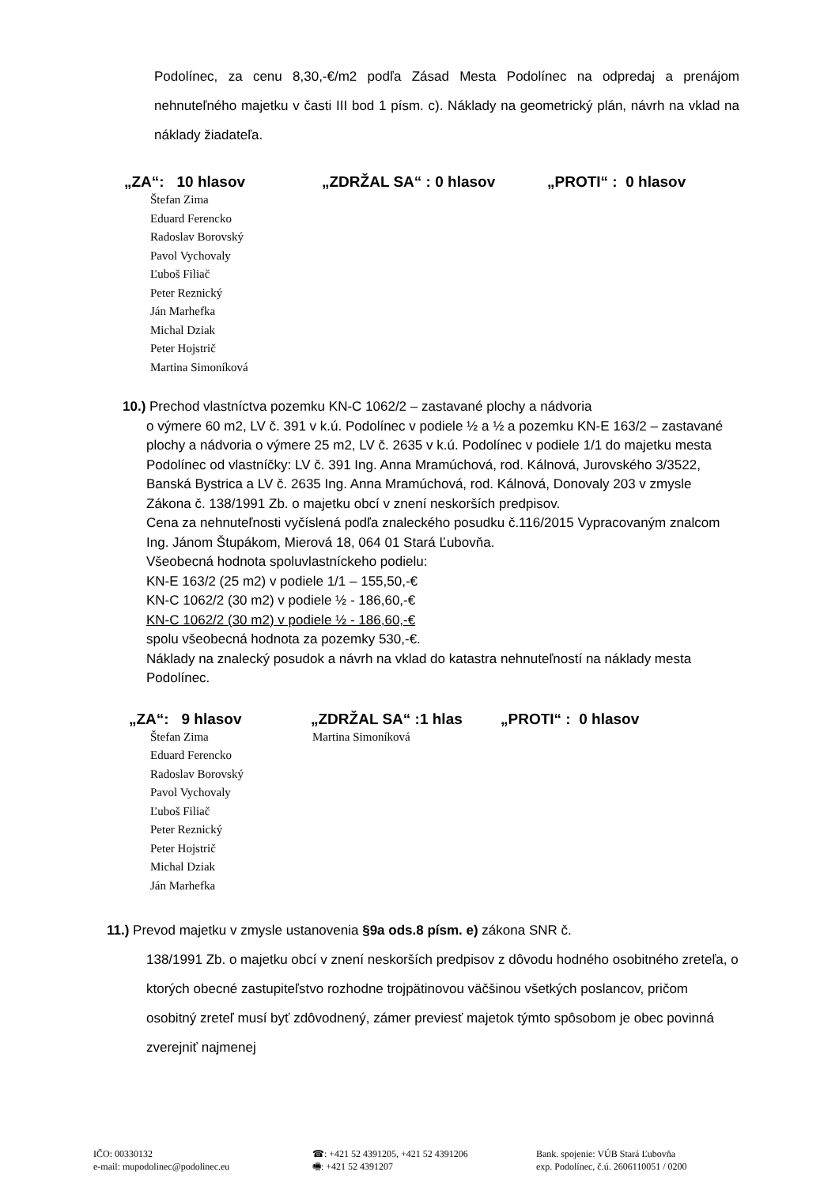Podolínec, za cenu 8,30,-€/m2 podľa Zásad Mesta Podolínec na odpredaj a prenájom nehnuteľného majetku v časti III bod 1 písm. c). Náklady na geometrický plán, návrh na vklad na náklady žiadateľa.
„ZA“: 10 hlasov „ZDRŽAL SA“ : 0 hlasov „PROTI“ : 0 hlasov
Štefan Zima
Eduard Ferencko
Radoslav Borovský
Pavol Vychovaly
Ľuboš Filiač
Peter Reznický
Ján Marhefka
Michal Dziak
Peter Hojstrič
Martina Simoníková
10.) Prechod vlastníctva pozemku KN-C 1062/2 – zastavané plochy a nádvoria
o výmere 60 m2, LV č. 391 v k.ú. Podolínec v podiele ½ a ½ a pozemku KN-E 163/2 – zastavané plochy a nádvoria o výmere 25 m2, LV č. 2635 v k.ú. Podolínec v podiele 1/1 do majetku mesta Podolínec od vlastníčky: LV č. 391 Ing. Anna Mramúchová, rod. Kálnová, Jurovského 3/3522, Banská Bystrica a LV č. 2635 Ing. Anna Mramúchová, rod. Kálnová, Donovaly 203 v zmysle Zákona č. 138/1991 Zb. o majetku obcí v znení neskorších predpisov.
Cena za nehnuteľnosti vyčíslená podľa znaleckého posudku č.116/2015 Vypracovaným znalcom Ing. Jánom Štupákom, Mierová 18, 064 01 Stará Ľubovňa.
Všeobecná hodnota spoluvlastníckeho podielu:
KN-E 163/2 (25 m2) v podiele 1/1 – 155,50,-€
KN-C 1062/2 (30 m2) v podiele ½ - 186,60,-€
KN-C 1062/2 (30 m2) v podiele ½ - 186,60,-€
spolu všeobecná hodnota za pozemky 530,-€.
Náklady na znalecký posudok a návrh na vklad do katastra nehnuteľností na náklady mesta Podolínec.
„ZA“: 9 hlasov „ZDRŽAL SA“ :1 hlas „PROTI“ : 0 hlasov
Štefan Zima
Eduard Ferencko
Radoslav Borovský
Pavol Vychovaly
Ľuboš Filiač
Peter Reznický
Peter Hojstrič
Michal Dziak
Ján Marhefka
Martina Simoníková
11.) Prevod majetku v zmysle ustanovenia §9a ods.8 písm. e) zákona SNR č.
138/1991 Zb. o majetku obcí v znení neskorších predpisov z dôvodu hodného osobitného zreteľa, o ktorých obecné zastupiteľstvo rozhodne trojpätinovou väčšinou všetkých poslancov, pričom osobitný zreteľ musí byť zdôvodnený, zámer previesť majetok týmto spôsobom je obec povinná zverejniť najmenej
IČO: 00330132
e-mail: mupodolinec@podolinec.eu
☎: +421 52 4391205, +421 52 4391206
🖷: +421 52 4391207
Bank. spojenie: VÚB Stará Ľubovňa
exp. Podolínec, č.ú. 2606110051 / 0200